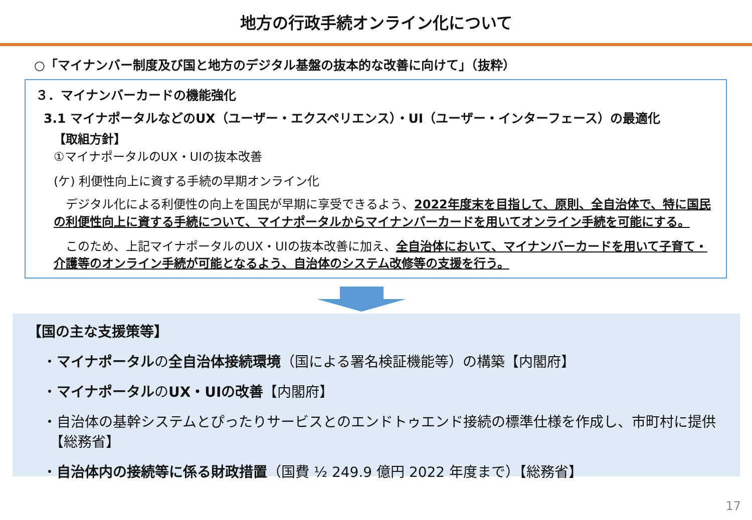地方の行政手続オンライン化について
○「マイナンバー制度及び国と地方のデジタル基盤の抜本的な改善に向けて」（抜粋）
３．マイナンバーカードの機能強化
3.1 マイナポータルなどのUX（ユーザー・エクスペリエンス）・UI（ユーザー・インターフェース）の最適化
【取組方針】
①マイナポータルのUX・UIの抜本改善
(ケ) 利便性向上に資する手続の早期オンライン化
　デジタル化による利便性の向上を国民が早期に享受できるよう、2022年度末を目指して、原則、全自治体で、特に国民の利便性向上に資する手続について、マイナポータルからマイナンバーカードを用いてオンライン手続を可能にする。
　このため、上記マイナポータルのUX・UIの抜本改善に加え、全自治体において、マイナンバーカードを用いて子育て・介護等のオンライン手続が可能となるよう、自治体のシステム改修等の支援を行う。
【国の主な支援策等】
・マイナポータルの全自治体接続環境（国による署名検証機能等）の構築【内閣府】
・マイナポータルのUX・UIの改善【内閣府】
・自治体の基幹システムとぴったりサービスとのエンドトゥエンド接続の標準仕様を作成し、市町村に提供
　【総務省】
・自治体内の接続等に係る財政措置（国費 ½ 249.9 億円 2022 年度まで）【総務省】
17